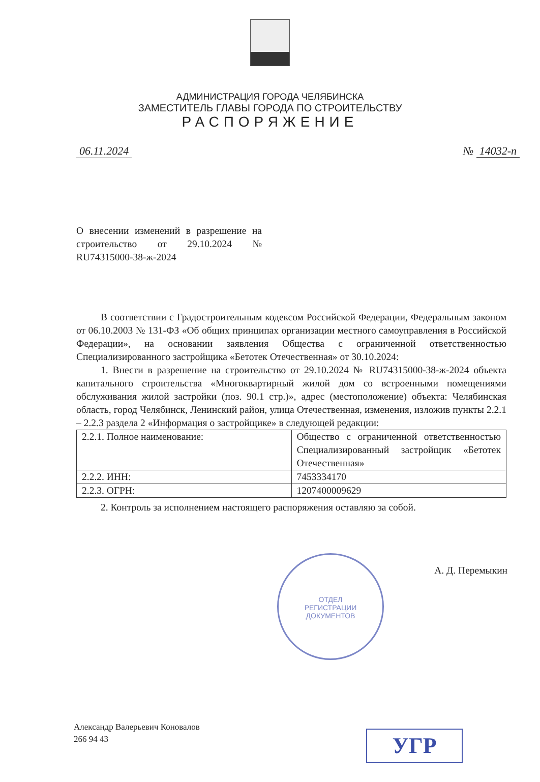АДМИНИСТРАЦИЯ ГОРОДА ЧЕЛЯБИНСКА
ЗАМЕСТИТЕЛЬ ГЛАВЫ ГОРОДА ПО СТРОИТЕЛЬСТВУ
РАСПОРЯЖЕНИЕ
06.11.2024 № 14032-п
О внесении изменений в разрешение на строительство от 29.10.2024 № RU74315000-38-ж-2024
В соответствии с Градостроительным кодексом Российской Федерации, Федеральным законом от 06.10.2003 № 131-ФЗ «Об общих принципах организации местного самоуправления в Российской Федерации», на основании заявления Общества с ограниченной ответственностью Специализированного застройщика «Бетотек Отечественная» от 30.10.2024:
1. Внести в разрешение на строительство от 29.10.2024 № RU74315000-38-ж-2024 объекта капитального строительства «Многоквартирный жилой дом со встроенными помещениями обслуживания жилой застройки (поз. 90.1 стр.)», адрес (местоположение) объекта: Челябинская область, город Челябинск, Ленинский район, улица Отечественная, изменения, изложив пункты 2.2.1 – 2.2.3 раздела 2 «Информация о застройщике» в следующей редакции:
| 2.2.1. Полное наименование: | Общество с ограниченной ответственностью Специализированный застройщик «Бетотек Отечественная» |
| 2.2.2. ИНН: | 7453334170 |
| 2.2.3. ОГРН: | 1207400009629 |
2. Контроль за исполнением настоящего распоряжения оставляю за собой.
А. Д. Перемыкин
ОТДЕЛ
РЕГИСТРАЦИИ
ДОКУМЕНТОВ
Александр Валерьевич Коновалов
266 94 43
УГР